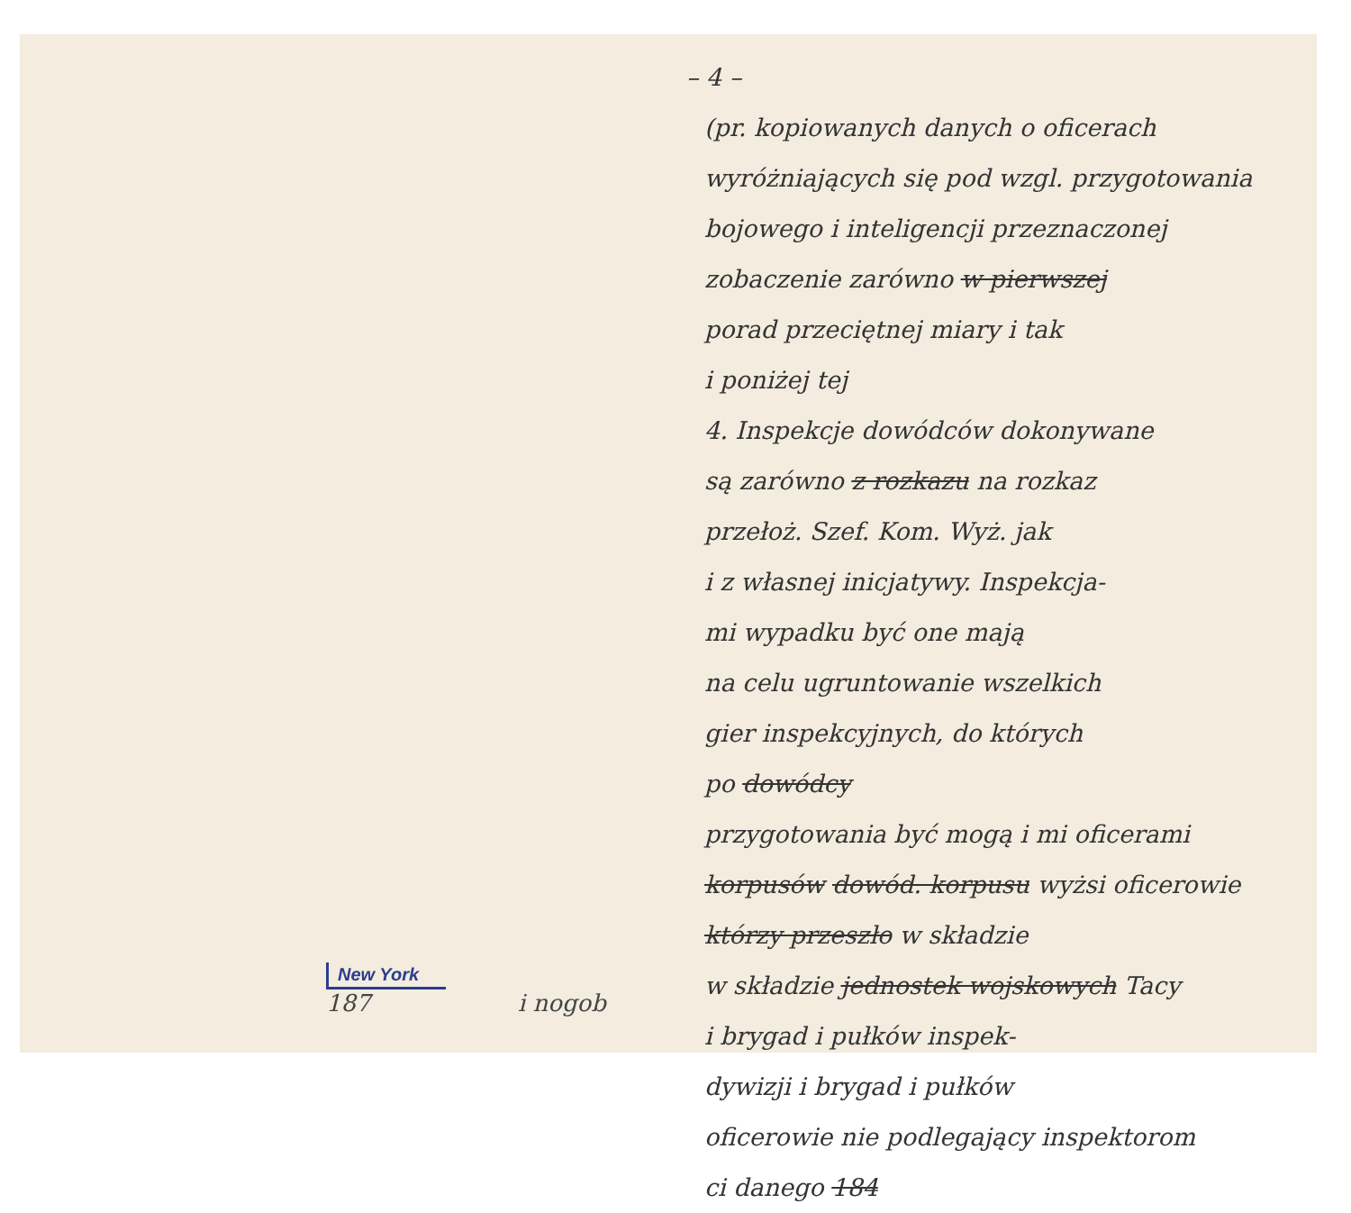New York
187
i nogob
– 4 –
(pr. kopiowanych danych o oficerach
wyróżniających się pod wzgl. przygotowania
bojowego i inteligencji przeznaczonej
zobaczenie zarówno w pierwszej
porad przeciętnej miary i tak
i poniżej tej
4. Inspekcje dowódców dokonywane
są zarówno z rozkazu na rozkaz
przełoż. Szef. Kom. Wyż. jak
i z własnej inicjatywy. Inspekcja-
mi wypadku być one mają
na celu ugruntowanie wszelkich
gier inspekcyjnych, do których
po dowódcy
przygotowania być mogą i mi oficerami
korpusów dowód. korpusu wyżsi oficerowie
którzy przeszło w składzie
w składzie jednostek wojskowych Tacy
i brygad i pułków inspek-
dywizji i brygad i pułków
oficerowie nie podlegający inspektorom
ci danego 184